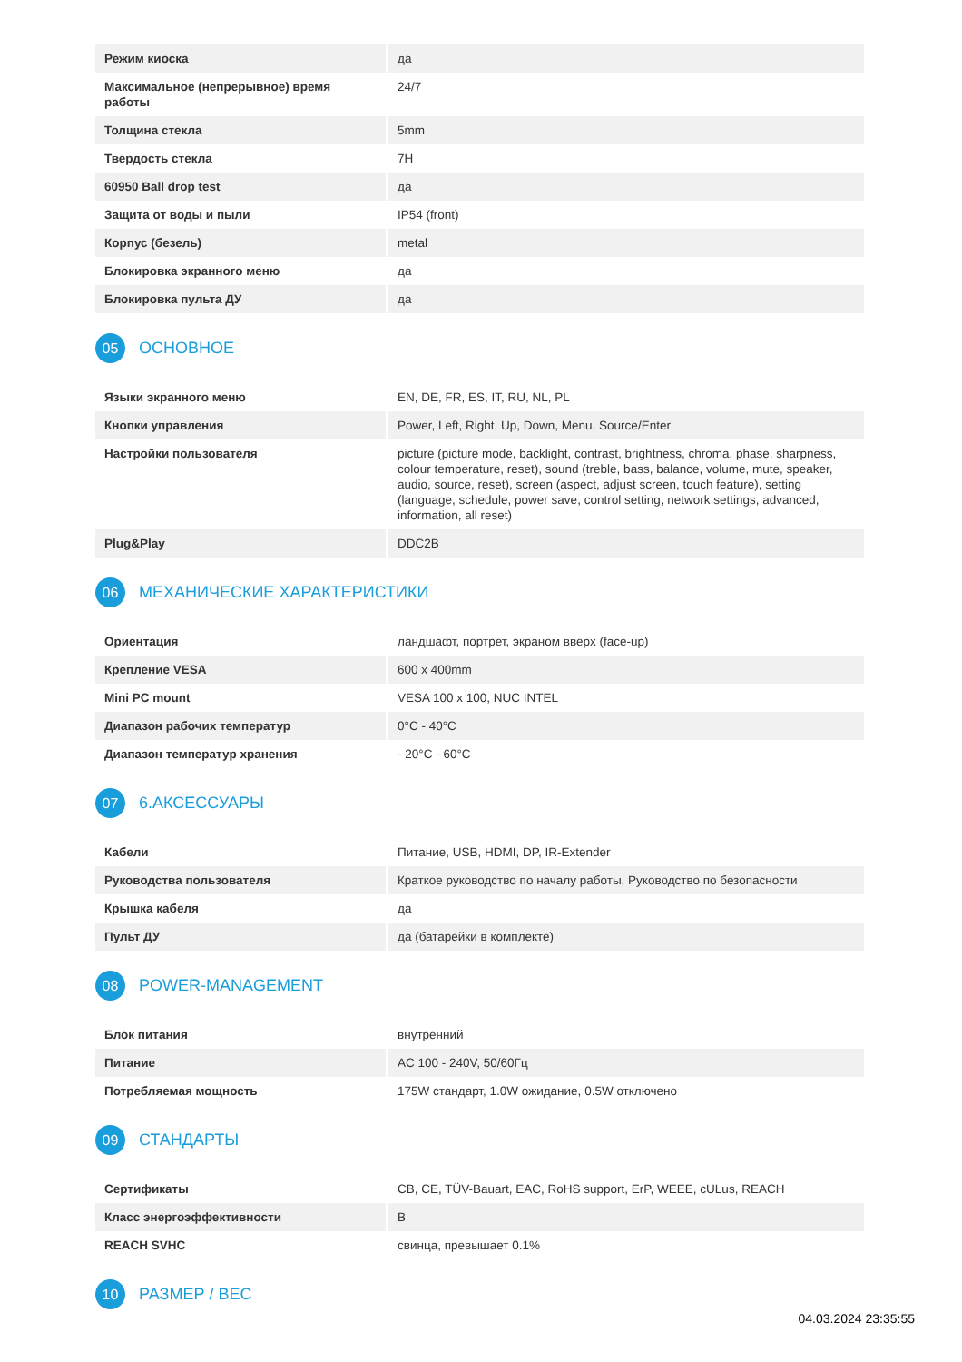| Режим киоска | да |
| Максимальное (непрерывное) время работы | 24/7 |
| Толщина стекла | 5mm |
| Твердость стекла | 7H |
| 60950 Ball drop test | да |
| Защита от воды и пыли | IP54 (front) |
| Корпус (безель) | metal |
| Блокировка экранного меню | да |
| Блокировка пульта ДУ | да |
05 ОСНОВНОЕ
| Языки экранного меню | EN, DE, FR, ES, IT, RU, NL, PL |
| Кнопки управления | Power, Left, Right, Up, Down, Menu, Source/Enter |
| Настройки пользователя | picture (picture mode, backlight, contrast, brightness, chroma, phase. sharpness, colour temperature, reset), sound (treble, bass, balance, volume, mute, speaker, audio, source, reset), screen (aspect, adjust screen, touch feature), setting (language, schedule, power save, control setting, network settings, advanced, information, all reset) |
| Plug&Play | DDC2B |
06 МЕХАНИЧЕСКИЕ ХАРАКТЕРИСТИКИ
| Ориентация | ландшафт, портрет, экраном вверх (face-up) |
| Крепление VESA | 600 x 400mm |
| Mini PC mount | VESA 100 x 100, NUC INTEL |
| Диапазон рабочих температур | 0°C - 40°C |
| Диапазон температур хранения | - 20°C - 60°C |
07 6.АКСЕССУАРЫ
| Кабели | Питание, USB, HDMI, DP, IR-Extender |
| Руководства пользователя | Краткое руководство по началу работы, Руководство по безопасности |
| Крышка кабеля | да |
| Пульт ДУ | да (батарейки в комплекте) |
08 POWER-MANAGEMENT
| Блок питания | внутренний |
| Питание | AC 100 - 240V, 50/60Гц |
| Потребляемая мощность | 175W стандарт, 1.0W ожидание, 0.5W отключено |
09 СТАНДАРТЫ
| Сертификаты | CB, CE, TÜV-Bauart, EAC, RoHS support, ErP, WEEE, cULus, REACH |
| Класс энергоэффективности | B |
| REACH SVHC | свинца, превышает 0.1% |
10 РАЗМЕР / ВЕС
04.03.2024 23:35:55